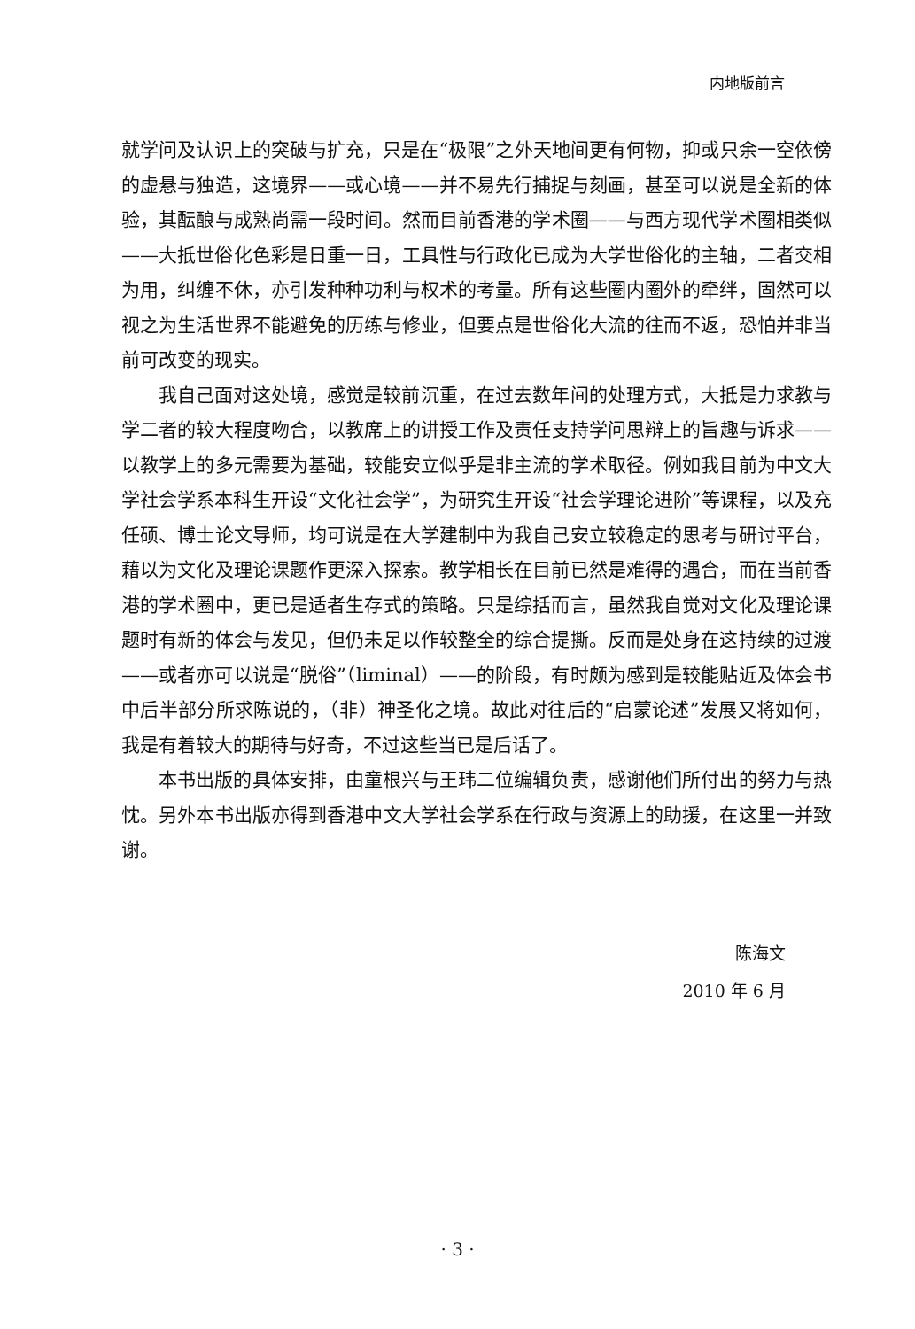内地版前言
就学问及认识上的突破与扩充，只是在“极限”之外天地间更有何物，抑或只余一空依傍的虚悬与独造，这境界——或心境——并不易先行捕捉与刻画，甚至可以说是全新的体验，其酝酿与成熟尚需一段时间。然而目前香港的学术圈——与西方现代学术圈相类似——大抵世俗化色彩是日重一日，工具性与行政化已成为大学世俗化的主轴，二者交相为用，纠缠不休，亦引发种种功利与权术的考量。所有这些圈内圈外的牵绊，固然可以视之为生活世界不能避免的历练与修业，但要点是世俗化大流的往而不返，恐怕并非当前可改变的现实。
我自己面对这处境，感觉是较前沉重，在过去数年间的处理方式，大抵是力求教与学二者的较大程度吻合，以教席上的讲授工作及责任支持学问思辩上的旨趣与诉求——以教学上的多元需要为基础，较能安立似乎是非主流的学术取径。例如我目前为中文大学社会学系本科生开设“文化社会学”，为研究生开设“社会学理论进阶”等课程，以及充任硕、博士论文导师，均可说是在大学建制中为我自己安立较稳定的思考与研讨平台，藉以为文化及理论课题作更深入探索。教学相长在目前已然是难得的遇合，而在当前香港的学术圈中，更已是适者生存式的策略。只是综括而言，虽然我自觉对文化及理论课题时有新的体会与发见，但仍未足以作较整全的综合提撕。反而是处身在这持续的过渡——或者亦可以说是“脱俗”（liminal）——的阶段，有时颇为感到是较能贴近及体会书中后半部分所求陈说的，（非）神圣化之境。故此对往后的“启蒙论述”发展又将如何，我是有着较大的期待与好奇，不过这些当已是后话了。
本书出版的具体安排，由童根兴与王玮二位编辑负责，感谢他们所付出的努力与热忱。另外本书出版亦得到香港中文大学社会学系在行政与资源上的助援，在这里一并致谢。
陈海文
2010 年 6 月
· 3 ·